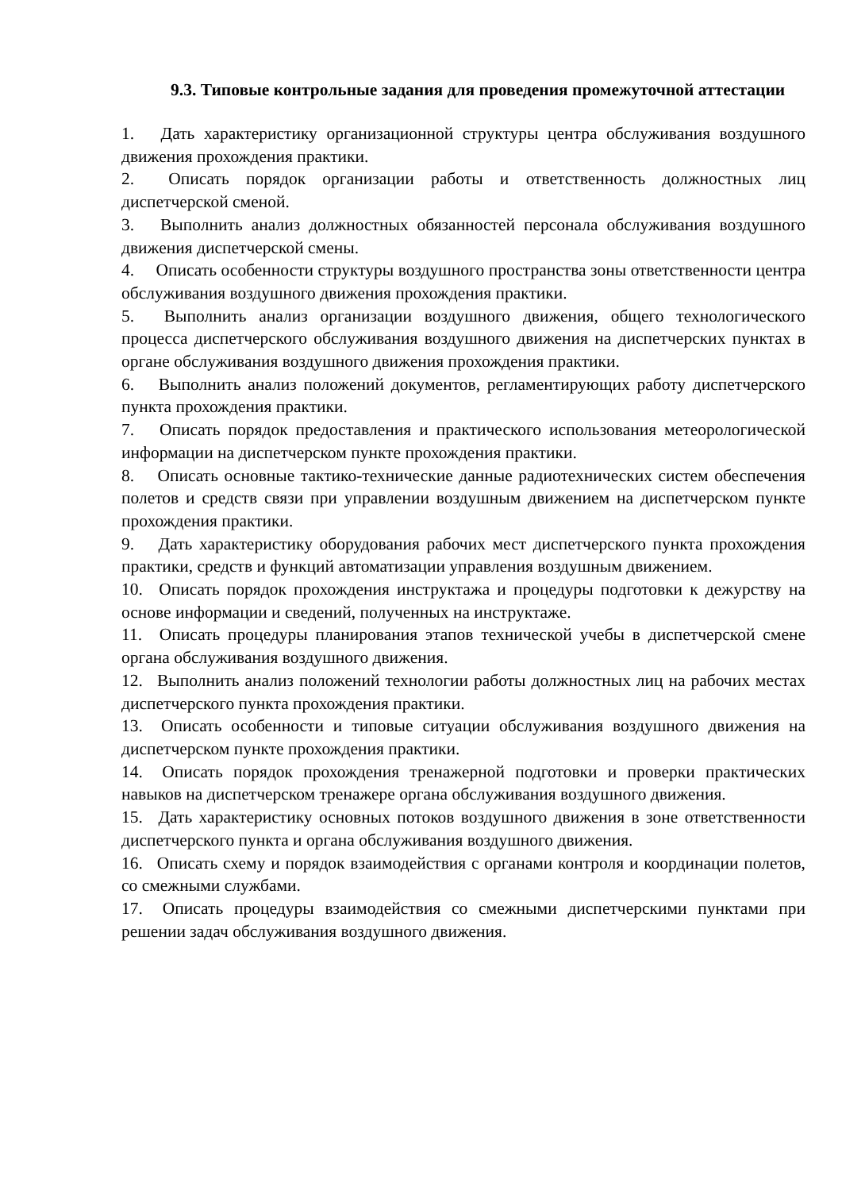9.3. Типовые контрольные задания для проведения промежуточной аттестации
1. Дать характеристику организационной структуры центра обслуживания воздушного движения прохождения практики.
2. Описать порядок организации работы и ответственность должностных лиц диспетчерской сменой.
3. Выполнить анализ должностных обязанностей персонала обслуживания воздушного движения диспетчерской смены.
4. Описать особенности структуры воздушного пространства зоны ответственности центра обслуживания воздушного движения прохождения практики.
5. Выполнить анализ организации воздушного движения, общего технологического процесса диспетчерского обслуживания воздушного движения на диспетчерских пунктах в органе обслуживания воздушного движения прохождения практики.
6. Выполнить анализ положений документов, регламентирующих работу диспетчерского пункта прохождения практики.
7. Описать порядок предоставления и практического использования метеорологической информации на диспетчерском пункте прохождения практики.
8. Описать основные тактико-технические данные радиотехнических систем обеспечения полетов и средств связи при управлении воздушным движением на диспетчерском пункте прохождения практики.
9. Дать характеристику оборудования рабочих мест диспетчерского пункта прохождения практики, средств и функций автоматизации управления воздушным движением.
10. Описать порядок прохождения инструктажа и процедуры подготовки к дежурству на основе информации и сведений, полученных на инструктаже.
11. Описать процедуры планирования этапов технической учебы в диспетчерской смене органа обслуживания воздушного движения.
12. Выполнить анализ положений технологии работы должностных лиц на рабочих местах диспетчерского пункта прохождения практики.
13. Описать особенности и типовые ситуации обслуживания воздушного движения на диспетчерском пункте прохождения практики.
14. Описать порядок прохождения тренажерной подготовки и проверки практических навыков на диспетчерском тренажере органа обслуживания воздушного движения.
15. Дать характеристику основных потоков воздушного движения в зоне ответственности диспетчерского пункта и органа обслуживания воздушного движения.
16. Описать схему и порядок взаимодействия с органами контроля и координации полетов, со смежными службами.
17. Описать процедуры взаимодействия со смежными диспетчерскими пунктами при решении задач обслуживания воздушного движения.